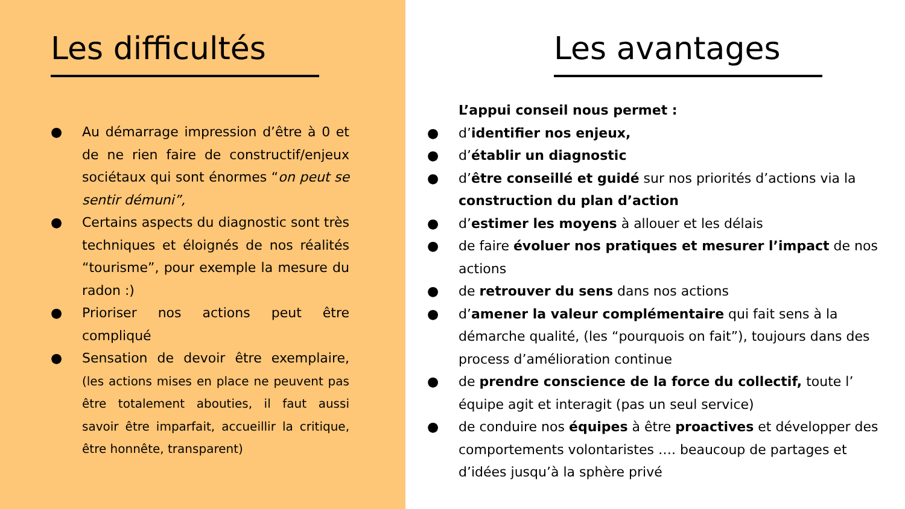Les difficultés
● Au démarrage impression d’être à 0 et de ne rien faire de constructif/enjeux sociétaux qui sont énormes “on peut se sentir démuni”,
● Certains aspects du diagnostic sont très techniques et éloignés de nos réalités “tourisme”, pour exemple la mesure du radon :)
● Prioriser nos actions peut être compliqué
● Sensation de devoir être exemplaire, (les actions mises en place ne peuvent pas être totalement abouties, il faut aussi savoir être imparfait, accueillir la critique, être honnête, transparent)
Les avantages
L’appui conseil nous permet :
● d’identifier nos enjeux,
● d’établir un diagnostic
● d’être conseillé et guidé sur nos priorités d’actions via la construction du plan d’action
● d’estimer les moyens à allouer et les délais
● de faire évoluer nos pratiques et mesurer l’impact de nos actions
● de retrouver du sens dans nos actions
● d’amener la valeur complémentaire qui fait sens à la démarche qualité, (les “pourquois on fait”), toujours dans des process d’amélioration continue
● de prendre conscience de la force du collectif, toute l’ équipe agit et interagit (pas un seul service)
● de conduire nos équipes à être proactives et développer des comportements volontaristes …. beaucoup de partages et d’idées jusqu’à la sphère privé